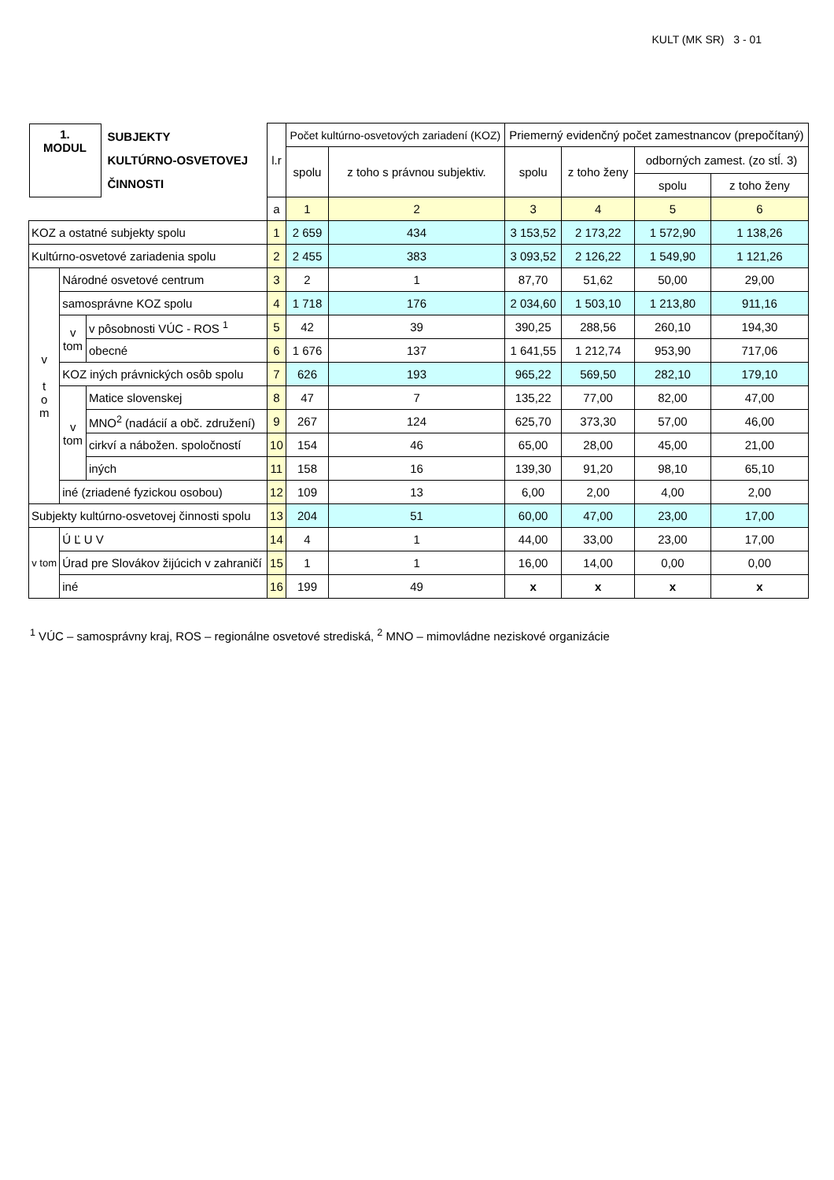KULT (MK SR) 3 - 01
| 1. MODUL SUBJEKTY KULTÚRNO-OSVETOVEJ ČINNOSTI | | | l.r | Počet kultúrno-osvetových zariadení (KOZ) | | Priemerný evidenčný počet zamestnancov (prepočítaný) | | | |
| --- | --- | --- | --- | --- | --- | --- | --- | --- | --- |
| | | | | spolu | z toho s právnou subjektiv. | spolu | z toho ženy | odborných zamest. (zo stĺ. 3) | |
| | | | | | | | | spolu | z toho ženy |
| | | | a | 1 | 2 | 3 | 4 | 5 | 6 |
| KOZ a ostatné subjekty spolu | | | 1 | 2 659 | 434 | 3 153,52 | 2 173,22 | 1 572,90 | 1 138,26 |
| Kultúrno-osvetové zariadenia spolu | | | 2 | 2 455 | 383 | 3 093,52 | 2 126,22 | 1 549,90 | 1 121,26 |
| v t o m | Národné osvetové centrum | | 3 | 2 | 1 | 87,70 | 51,62 | 50,00 | 29,00 |
| | samosprávne KOZ spolu | | 4 | 1 718 | 176 | 2 034,60 | 1 503,10 | 1 213,80 | 911,16 |
| | v tom | v pôsobnosti VÚC - ROS <sup>1</sup> | 5 | 42 | 39 | 390,25 | 288,56 | 260,10 | 194,30 |
| | | obecné | 6 | 1 676 | 137 | 1 641,55 | 1 212,74 | 953,90 | 717,06 |
| | KOZ iných právnických osôb spolu | | 7 | 626 | 193 | 965,22 | 569,50 | 282,10 | 179,10 |
| | v tom | Matice slovenskej | 8 | 47 | 7 | 135,22 | 77,00 | 82,00 | 47,00 |
| | | MNO<sup>2</sup> (nadácií a obč. združení) | 9 | 267 | 124 | 625,70 | 373,30 | 57,00 | 46,00 |
| | | cirkví a nábožen. spoločností | 10 | 154 | 46 | 65,00 | 28,00 | 45,00 | 21,00 |
| | | iných | 11 | 158 | 16 | 139,30 | 91,20 | 98,10 | 65,10 |
| | iné (zriadené fyzickou osobou) | | 12 | 109 | 13 | 6,00 | 2,00 | 4,00 | 2,00 |
| Subjekty kultúrno-osvetovej činnosti spolu | | | 13 | 204 | 51 | 60,00 | 47,00 | 23,00 | 17,00 |
| v tom | Ú Ľ U V | | 14 | 4 | 1 | 44,00 | 33,00 | 23,00 | 17,00 |
| | Úrad pre Slovákov žijúcich v zahraničí | | 15 | 1 | 1 | 16,00 | 14,00 | 0,00 | 0,00 |
| | iné | | 16 | 199 | 49 | x | x | x | x |
<sup>1</sup> VÚC – samosprávny kraj, ROS – regionálne osvetové strediská, <sup>2</sup> MNO – mimovládne neziskové organizácie